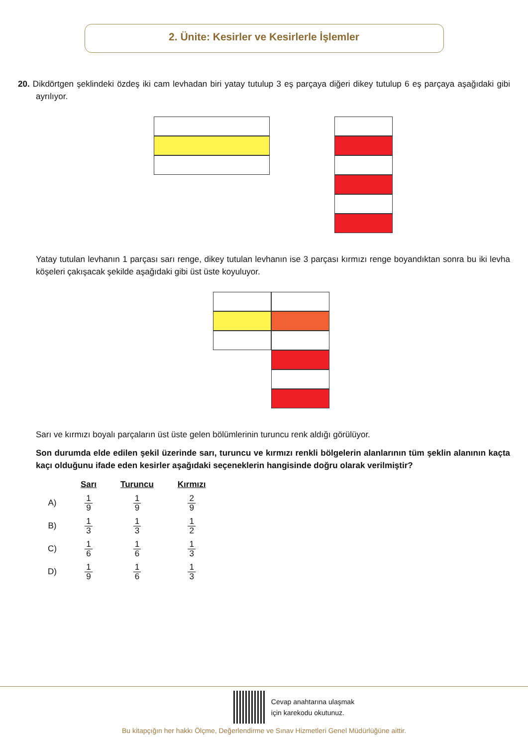2. Ünite: Kesirler ve Kesirlerle İşlemler
20. Dikdörtgen şeklindeki özdeş iki cam levhadan biri yatay tutulup 3 eş parçaya diğeri dikey tutulup 6 eş parçaya aşağıdaki gibi ayrılıyor.
Yatay tutulan levhanın 1 parçası sarı renge, dikey tutulan levhanın ise 3 parçası kırmızı renge boyandıktan sonra bu iki levha köşeleri çakışacak şekilde aşağıdaki gibi üst üste koyuluyor.
Sarı ve kırmızı boyalı parçaların üst üste gelen bölümlerinin turuncu renk aldığı görülüyor.
Son durumda elde edilen şekil üzerinde sarı, turuncu ve kırmızı renkli bölgelerin alanlarının tüm şeklin alanının kaçta kaçı olduğunu ifade eden kesirler aşağıdaki seçeneklerin hangisinde doğru olarak verilmiştir?
| | Sarı | Turuncu | Kırmızı |
| --- | --- | --- | --- |
| A) | 1 9 | 1 9 | 2 9 |
| B) | 1 3 | 1 3 | 1 2 |
| C) | 1 6 | 1 6 | 1 3 |
| D) | 1 9 | 1 6 | 1 3 |
Cevap anahtarına ulaşmak
için karekodu okutunuz.
Bu kitapçığın her hakkı Ölçme, Değerlendirme ve Sınav Hizmetleri Genel Müdürlüğüne aittir.